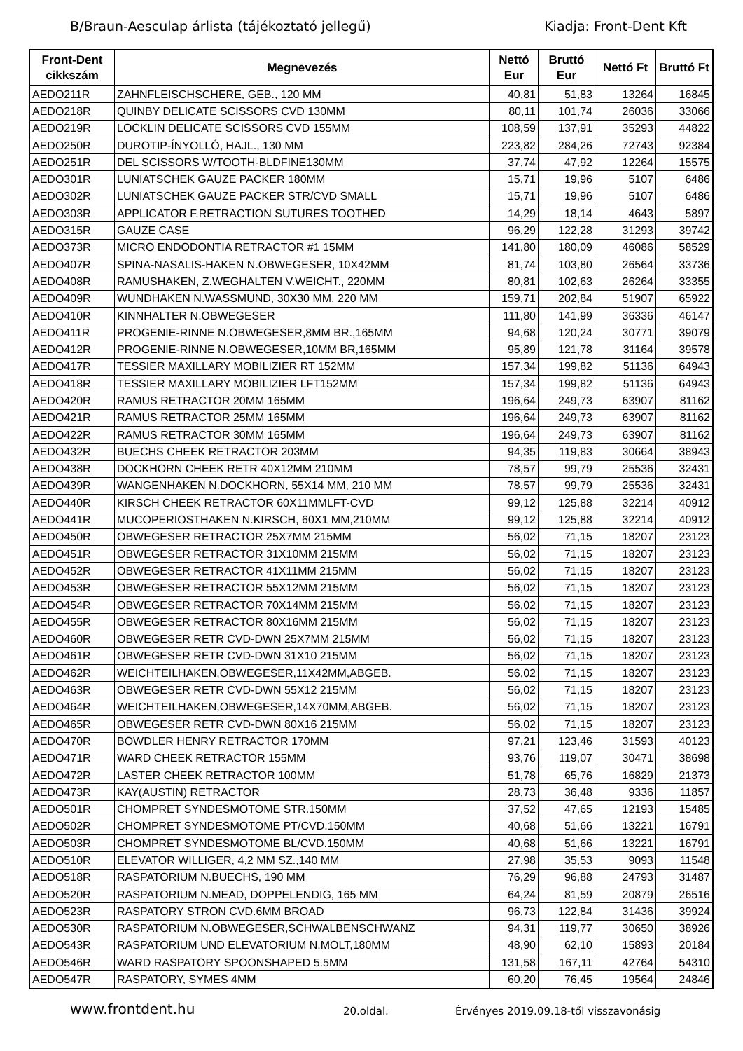B/Braun-Aesculap árlista (tájékoztató jellegű) Kiadja: Front-Dent Kft
| Front-Dent cikkszám | Megnevezés | Nettó Eur | Bruttó Eur | Nettó Ft | Bruttó Ft |
| --- | --- | --- | --- | --- | --- |
| AEDO211R | ZAHNFLEISCHSCHERE, GEB., 120 MM | 40,81 | 51,83 | 13264 | 16845 |
| AEDO218R | QUINBY DELICATE SCISSORS CVD 130MM | 80,11 | 101,74 | 26036 | 33066 |
| AEDO219R | LOCKLIN DELICATE SCISSORS CVD 155MM | 108,59 | 137,91 | 35293 | 44822 |
| AEDO250R | DUROTIP-ÍNYOLLÓ, HAJL., 130 MM | 223,82 | 284,26 | 72743 | 92384 |
| AEDO251R | DEL SCISSORS W/TOOTH-BLDFINE130MM | 37,74 | 47,92 | 12264 | 15575 |
| AEDO301R | LUNIATSCHEK GAUZE PACKER 180MM | 15,71 | 19,96 | 5107 | 6486 |
| AEDO302R | LUNIATSCHEK GAUZE PACKER STR/CVD SMALL | 15,71 | 19,96 | 5107 | 6486 |
| AEDO303R | APPLICATOR F.RETRACTION SUTURES TOOTHED | 14,29 | 18,14 | 4643 | 5897 |
| AEDO315R | GAUZE CASE | 96,29 | 122,28 | 31293 | 39742 |
| AEDO373R | MICRO ENDODONTIA RETRACTOR #1 15MM | 141,80 | 180,09 | 46086 | 58529 |
| AEDO407R | SPINA-NASALIS-HAKEN N.OBWEGESER, 10X42MM | 81,74 | 103,80 | 26564 | 33736 |
| AEDO408R | RAMUSHAKEN, Z.WEGHALTEN V.WEICHT., 220MM | 80,81 | 102,63 | 26264 | 33355 |
| AEDO409R | WUNDHAKEN N.WASSMUND, 30X30 MM, 220 MM | 159,71 | 202,84 | 51907 | 65922 |
| AEDO410R | KINNHALTER N.OBWEGESER | 111,80 | 141,99 | 36336 | 46147 |
| AEDO411R | PROGENIE-RINNE N.OBWEGESER,8MM BR.,165MM | 94,68 | 120,24 | 30771 | 39079 |
| AEDO412R | PROGENIE-RINNE N.OBWEGESER,10MM BR,165MM | 95,89 | 121,78 | 31164 | 39578 |
| AEDO417R | TESSIER MAXILLARY MOBILIZIER RT 152MM | 157,34 | 199,82 | 51136 | 64943 |
| AEDO418R | TESSIER MAXILLARY MOBILIZIER LFT152MM | 157,34 | 199,82 | 51136 | 64943 |
| AEDO420R | RAMUS RETRACTOR 20MM 165MM | 196,64 | 249,73 | 63907 | 81162 |
| AEDO421R | RAMUS RETRACTOR 25MM 165MM | 196,64 | 249,73 | 63907 | 81162 |
| AEDO422R | RAMUS RETRACTOR 30MM 165MM | 196,64 | 249,73 | 63907 | 81162 |
| AEDO432R | BUECHS CHEEK RETRACTOR 203MM | 94,35 | 119,83 | 30664 | 38943 |
| AEDO438R | DOCKHORN CHEEK RETR 40X12MM 210MM | 78,57 | 99,79 | 25536 | 32431 |
| AEDO439R | WANGENHAKEN N.DOCKHORN, 55X14 MM, 210 MM | 78,57 | 99,79 | 25536 | 32431 |
| AEDO440R | KIRSCH CHEEK RETRACTOR 60X11MMLFT-CVD | 99,12 | 125,88 | 32214 | 40912 |
| AEDO441R | MUCOPERIOSTHAKEN N.KIRSCH, 60X1 MM,210MM | 99,12 | 125,88 | 32214 | 40912 |
| AEDO450R | OBWEGESER RETRACTOR 25X7MM 215MM | 56,02 | 71,15 | 18207 | 23123 |
| AEDO451R | OBWEGESER RETRACTOR 31X10MM 215MM | 56,02 | 71,15 | 18207 | 23123 |
| AEDO452R | OBWEGESER RETRACTOR 41X11MM 215MM | 56,02 | 71,15 | 18207 | 23123 |
| AEDO453R | OBWEGESER RETRACTOR 55X12MM 215MM | 56,02 | 71,15 | 18207 | 23123 |
| AEDO454R | OBWEGESER RETRACTOR 70X14MM 215MM | 56,02 | 71,15 | 18207 | 23123 |
| AEDO455R | OBWEGESER RETRACTOR 80X16MM 215MM | 56,02 | 71,15 | 18207 | 23123 |
| AEDO460R | OBWEGESER RETR CVD-DWN 25X7MM 215MM | 56,02 | 71,15 | 18207 | 23123 |
| AEDO461R | OBWEGESER RETR CVD-DWN 31X10 215MM | 56,02 | 71,15 | 18207 | 23123 |
| AEDO462R | WEICHTEILHAKEN,OBWEGESER,11X42MM,ABGEB. | 56,02 | 71,15 | 18207 | 23123 |
| AEDO463R | OBWEGESER RETR CVD-DWN 55X12 215MM | 56,02 | 71,15 | 18207 | 23123 |
| AEDO464R | WEICHTEILHAKEN,OBWEGESER,14X70MM,ABGEB. | 56,02 | 71,15 | 18207 | 23123 |
| AEDO465R | OBWEGESER RETR CVD-DWN 80X16 215MM | 56,02 | 71,15 | 18207 | 23123 |
| AEDO470R | BOWDLER HENRY RETRACTOR 170MM | 97,21 | 123,46 | 31593 | 40123 |
| AEDO471R | WARD CHEEK RETRACTOR 155MM | 93,76 | 119,07 | 30471 | 38698 |
| AEDO472R | LASTER CHEEK RETRACTOR 100MM | 51,78 | 65,76 | 16829 | 21373 |
| AEDO473R | KAY(AUSTIN) RETRACTOR | 28,73 | 36,48 | 9336 | 11857 |
| AEDO501R | CHOMPRET SYNDESMOTOME STR.150MM | 37,52 | 47,65 | 12193 | 15485 |
| AEDO502R | CHOMPRET SYNDESMOTOME PT/CVD.150MM | 40,68 | 51,66 | 13221 | 16791 |
| AEDO503R | CHOMPRET SYNDESMOTOME BL/CVD.150MM | 40,68 | 51,66 | 13221 | 16791 |
| AEDO510R | ELEVATOR WILLIGER, 4,2 MM SZ.,140 MM | 27,98 | 35,53 | 9093 | 11548 |
| AEDO518R | RASPATORIUM N.BUECHS, 190 MM | 76,29 | 96,88 | 24793 | 31487 |
| AEDO520R | RASPATORIUM N.MEAD, DOPPELENDIG, 165 MM | 64,24 | 81,59 | 20879 | 26516 |
| AEDO523R | RASPATORY STRON CVD.6MM BROAD | 96,73 | 122,84 | 31436 | 39924 |
| AEDO530R | RASPATORIUM N.OBWEGESER,SCHWALBENSCHWANZ | 94,31 | 119,77 | 30650 | 38926 |
| AEDO543R | RASPATORIUM UND ELEVATORIUM N.MOLT,180MM | 48,90 | 62,10 | 15893 | 20184 |
| AEDO546R | WARD RASPATORY SPOONSHAPED 5.5MM | 131,58 | 167,11 | 42764 | 54310 |
| AEDO547R | RASPATORY, SYMES 4MM | 60,20 | 76,45 | 19564 | 24846 |
www.frontdent.hu 20.oldal. Érvényes 2019.09.18-től visszavonásig